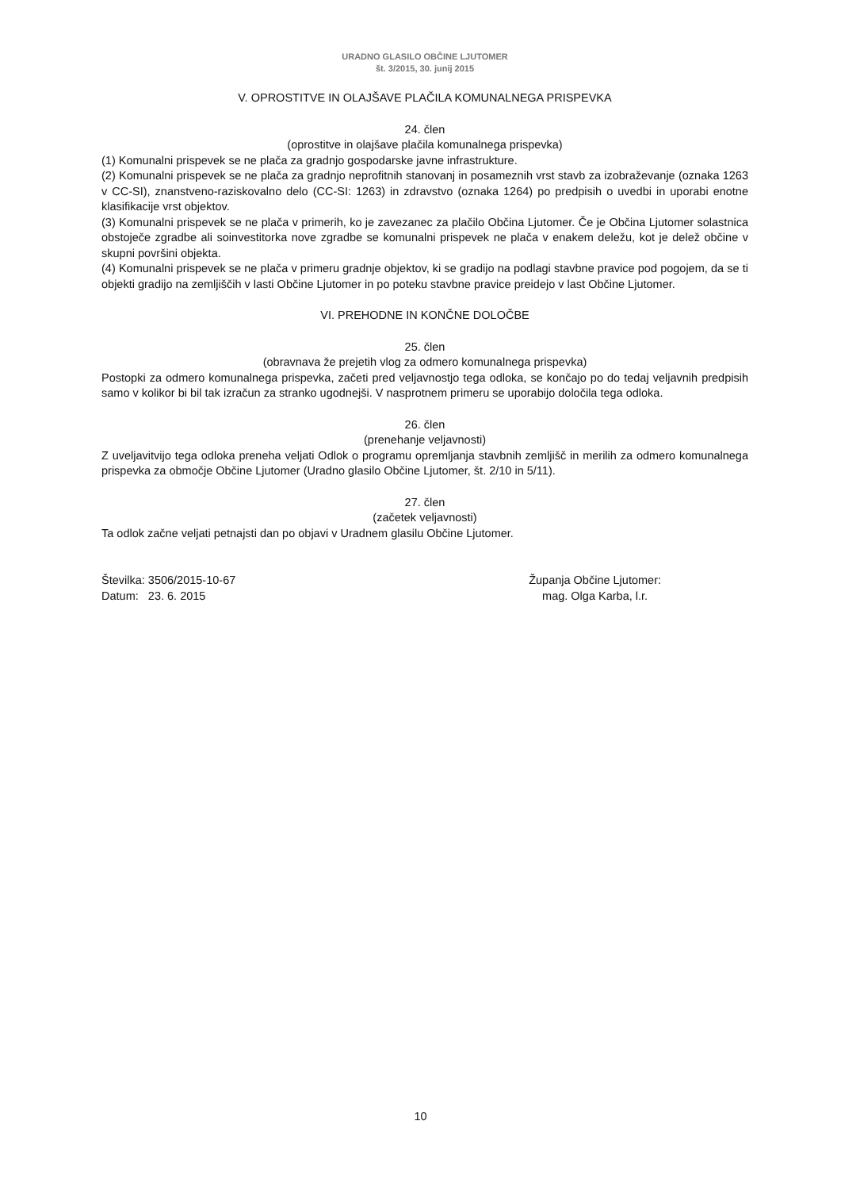URADNO GLASILO OBČINE LJUTOMER
št. 3/2015, 30. junij 2015
V. OPROSTITVE IN OLAJŠAVE PLAČILA KOMUNALNEGA PRISPEVKA
24. člen
(oprostitve in olajšave plačila komunalnega prispevka)
(1) Komunalni prispevek se ne plača za gradnjo gospodarske javne infrastrukture.
(2) Komunalni prispevek se ne plača za gradnjo neprofitnih stanovanj in posameznih vrst stavb za izobraževanje (oznaka 1263 v CC-SI), znanstveno-raziskovalno delo (CC-SI: 1263) in zdravstvo (oznaka 1264) po predpisih o uvedbi in uporabi enotne klasifikacije vrst objektov.
(3) Komunalni prispevek se ne plača v primerih, ko je zavezanec za plačilo Občina Ljutomer. Če je Občina Ljutomer solastnica obstoječe zgradbe ali soinvestitorka nove zgradbe se komunalni prispevek ne plača v enakem deležu, kot je delež občine v skupni površini objekta.
(4) Komunalni prispevek se ne plača v primeru gradnje objektov, ki se gradijo na podlagi stavbne pravice pod pogojem, da se ti objekti gradijo na zemljiščih v lasti Občine Ljutomer in po poteku stavbne pravice preidejo v last Občine Ljutomer.
VI. PREHODNE IN KONČNE DOLOČBE
25. člen
(obravnava že prejetih vlog za odmero komunalnega prispevka)
Postopki za odmero komunalnega prispevka, začeti pred veljavnostjo tega odloka, se končajo po do tedaj veljavnih predpisih samo v kolikor bi bil tak izračun za stranko ugodnejši. V nasprotnem primeru se uporabijo določila tega odloka.
26. člen
(prenehanje veljavnosti)
Z uveljavitvijo tega odloka preneha veljati Odlok o programu opremljanja stavbnih zemljišč in merilih za odmero komunalnega prispevka za območje Občine Ljutomer (Uradno glasilo Občine Ljutomer, št. 2/10 in 5/11).
27. člen
(začetek veljavnosti)
Ta odlok začne veljati petnajsti dan po objavi v Uradnem glasilu Občine Ljutomer.
Številka: 3506/2015-10-67
Datum: 23. 6. 2015
Županja Občine Ljutomer:
mag. Olga Karba, l.r.
10